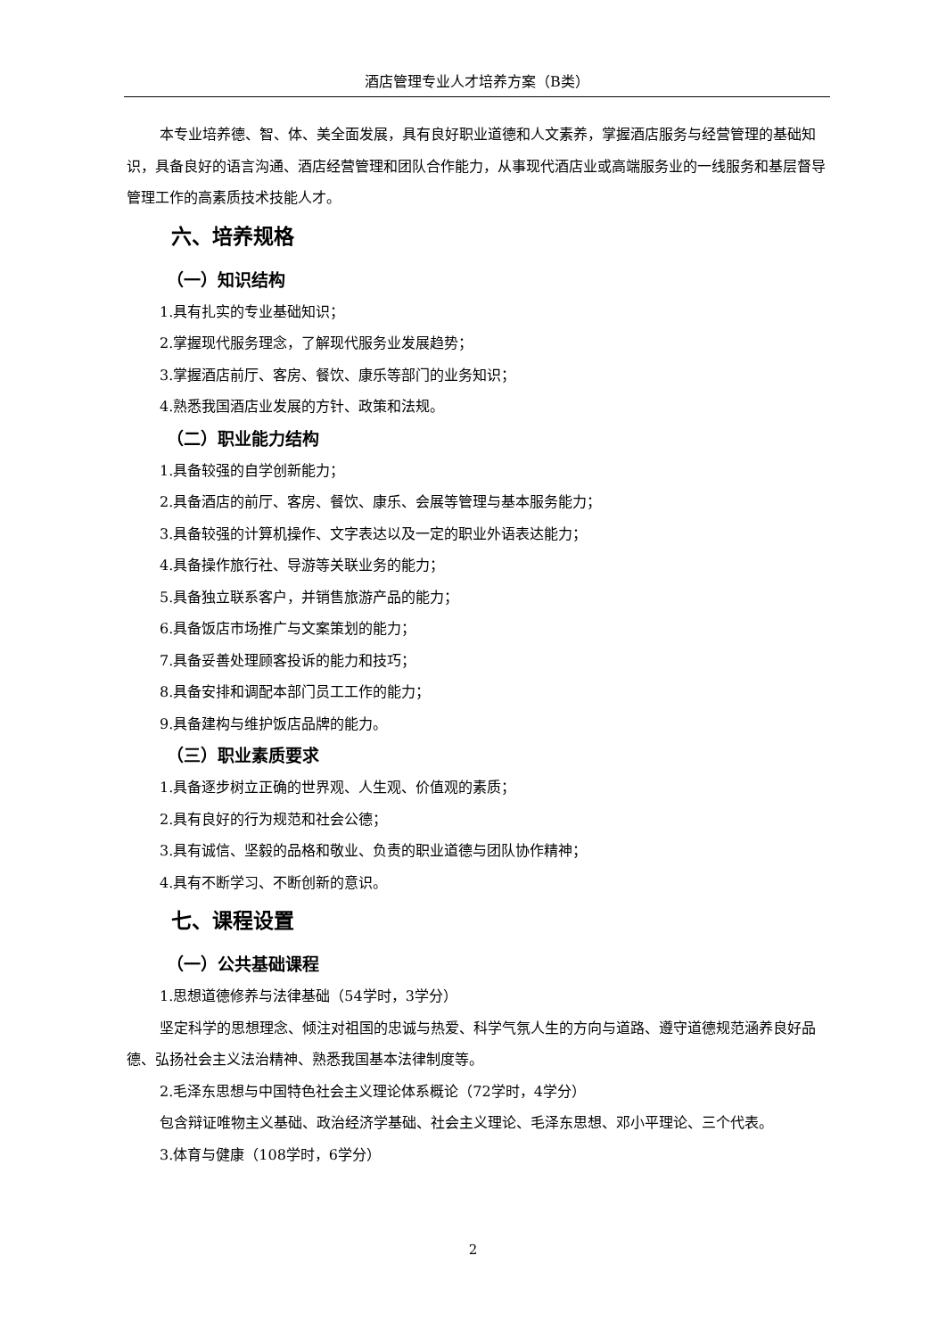酒店管理专业人才培养方案（B类）
本专业培养德、智、体、美全面发展，具有良好职业道德和人文素养，掌握酒店服务与经营管理的基础知识，具备良好的语言沟通、酒店经营管理和团队合作能力，从事现代酒店业或高端服务业的一线服务和基层督导管理工作的高素质技术技能人才。
六、培养规格
（一）知识结构
1.具有扎实的专业基础知识；
2.掌握现代服务理念，了解现代服务业发展趋势；
3.掌握酒店前厅、客房、餐饮、康乐等部门的业务知识；
4.熟悉我国酒店业发展的方针、政策和法规。
（二）职业能力结构
1.具备较强的自学创新能力；
2.具备酒店的前厅、客房、餐饮、康乐、会展等管理与基本服务能力；
3.具备较强的计算机操作、文字表达以及一定的职业外语表达能力；
4.具备操作旅行社、导游等关联业务的能力；
5.具备独立联系客户，并销售旅游产品的能力；
6.具备饭店市场推广与文案策划的能力；
7.具备妥善处理顾客投诉的能力和技巧；
8.具备安排和调配本部门员工工作的能力；
9.具备建构与维护饭店品牌的能力。
（三）职业素质要求
1.具备逐步树立正确的世界观、人生观、价值观的素质；
2.具有良好的行为规范和社会公德；
3.具有诚信、坚毅的品格和敬业、负责的职业道德与团队协作精神；
4.具有不断学习、不断创新的意识。
七、课程设置
（一）公共基础课程
1.思想道德修养与法律基础（54学时，3学分）
坚定科学的思想理念、倾注对祖国的忠诚与热爱、科学气氛人生的方向与道路、遵守道德规范涵养良好品德、弘扬社会主义法治精神、熟悉我国基本法律制度等。
2.毛泽东思想与中国特色社会主义理论体系概论（72学时，4学分）
包含辩证唯物主义基础、政治经济学基础、社会主义理论、毛泽东思想、邓小平理论、三个代表。
3.体育与健康（108学时，6学分）
2